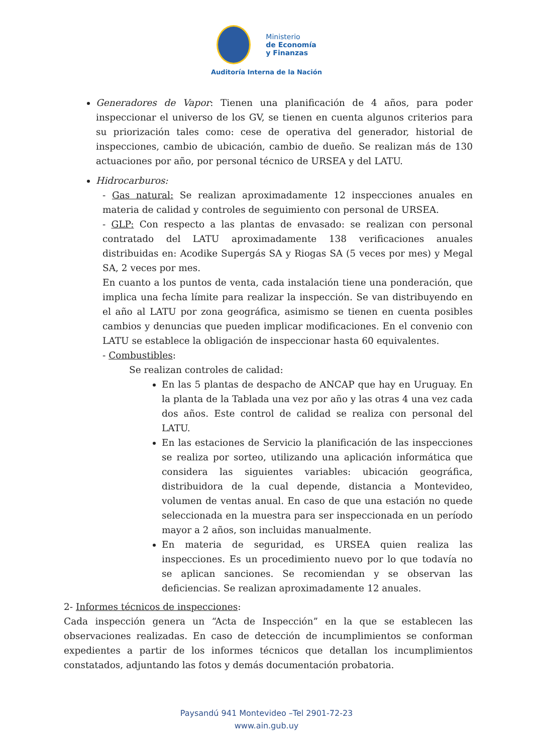Ministerio
de Economía
y Finanzas
Auditoría Interna de la Nación
Generadores de Vapor: Tienen una planificación de 4 años, para poder inspeccionar el universo de los GV, se tienen en cuenta algunos criterios para su priorización tales como: cese de operativa del generador, historial de inspecciones, cambio de ubicación, cambio de dueño. Se realizan más de 130 actuaciones por año, por personal técnico de URSEA y del LATU.
Hidrocarburos:
- Gas natural: Se realizan aproximadamente 12 inspecciones anuales en materia de calidad y controles de seguimiento con personal de URSEA.
- GLP: Con respecto a las plantas de envasado: se realizan con personal contratado del LATU aproximadamente 138 verificaciones anuales distribuidas en: Acodike Supergás SA y Riogas SA (5 veces por mes) y Megal SA, 2 veces por mes.
En cuanto a los puntos de venta, cada instalación tiene una ponderación, que implica una fecha límite para realizar la inspección. Se van distribuyendo en el año al LATU por zona geográfica, asimismo se tienen en cuenta posibles cambios y denuncias que pueden implicar modificaciones. En el convenio con LATU se establece la obligación de inspeccionar hasta 60 equivalentes.
- Combustibles:
Se realizan controles de calidad:
En las 5 plantas de despacho de ANCAP que hay en Uruguay. En la planta de la Tablada una vez por año y las otras 4 una vez cada dos años. Este control de calidad se realiza con personal del LATU.
En las estaciones de Servicio la planificación de las inspecciones se realiza por sorteo, utilizando una aplicación informática que considera las siguientes variables: ubicación geográfica, distribuidora de la cual depende, distancia a Montevideo, volumen de ventas anual. En caso de que una estación no quede seleccionada en la muestra para ser inspeccionada en un período mayor a 2 años, son incluidas manualmente.
En materia de seguridad, es URSEA quien realiza las inspecciones. Es un procedimiento nuevo por lo que todavía no se aplican sanciones. Se recomiendan y se observan las deficiencias. Se realizan aproximadamente 12 anuales.
2- Informes técnicos de inspecciones:
Cada inspección genera un “Acta de Inspección” en la que se establecen las observaciones realizadas. En caso de detección de incumplimientos se conforman expedientes a partir de los informes técnicos que detallan los incumplimientos constatados, adjuntando las fotos y demás documentación probatoria.
Paysandú 941 Montevideo –Tel 2901-72-23
www.ain.gub.uy